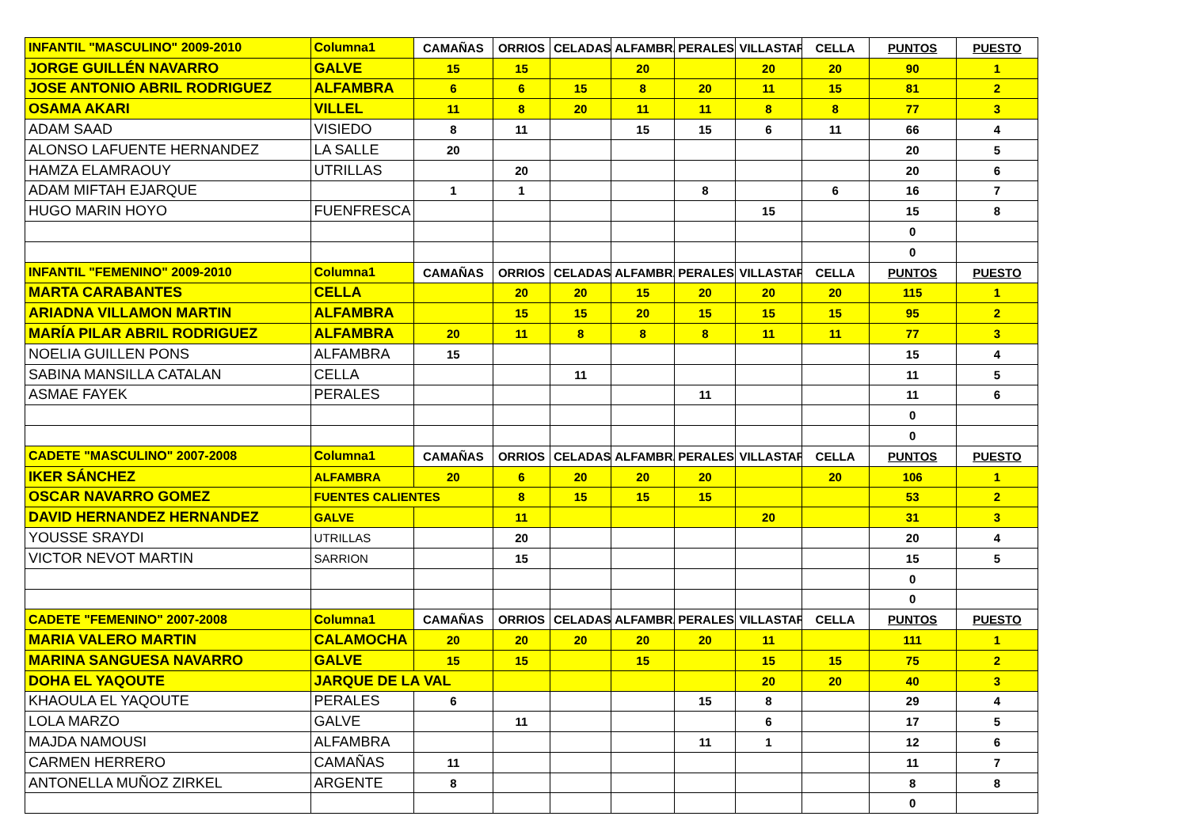| INFANTIL "MASCULINO" 2009-2010 | Columna1 | CAMAÑAS | ORRIOS | CELADAS | ALFAMBRA | PERALES | VILLASTAR | CELLA | PUNTOS | PUESTO |
| JORGE GUILLÉN NAVARRO | GALVE | 15 | 15 | | 20 | | 20 | 20 | 90 | 1 |
| JOSE ANTONIO ABRIL RODRIGUEZ | ALFAMBRA | 6 | 6 | 15 | 8 | 20 | 11 | 15 | 81 | 2 |
| OSAMA AKARI | VILLEL | 11 | 8 | 20 | 11 | 11 | 8 | 8 | 77 | 3 |
| ADAM SAAD | VISIEDO | 8 | 11 | | 15 | 15 | 6 | 11 | 66 | 4 |
| ALONSO LAFUENTE HERNANDEZ | LA SALLE | 20 | | | | | | | 20 | 5 |
| HAMZA ELAMRAOUY | UTRILLAS | | 20 | | | | | | 20 | 6 |
| ADAM MIFTAH EJARQUE | | 1 | 1 | | | 8 | | 6 | 16 | 7 |
| HUGO MARIN HOYO | FUENFRESCA | | | | | | 15 | | 15 | 8 |
| | | | | | | | | | 0 | |
| | | | | | | | | | 0 | |
| INFANTIL "FEMENINO" 2009-2010 | Columna1 | CAMAÑAS | ORRIOS | CELADAS | ALFAMBRA | PERALES | VILLASTAR | CELLA | PUNTOS | PUESTO |
| MARTA CARABANTES | CELLA | | 20 | 20 | 15 | 20 | 20 | 20 | 115 | 1 |
| ARIADNA VILLAMON MARTIN | ALFAMBRA | | 15 | 15 | 20 | 15 | 15 | 15 | 95 | 2 |
| MARÍA PILAR ABRIL RODRIGUEZ | ALFAMBRA | 20 | 11 | 8 | 8 | 8 | 11 | 11 | 77 | 3 |
| NOELIA GUILLEN PONS | ALFAMBRA | 15 | | | | | | | 15 | 4 |
| SABINA MANSILLA CATALAN | CELLA | | | 11 | | | | | 11 | 5 |
| ASMAE FAYEK | PERALES | | | | | 11 | | | 11 | 6 |
| | | | | | | | | | 0 | |
| | | | | | | | | | 0 | |
| CADETE "MASCULINO" 2007-2008 | Columna1 | CAMAÑAS | ORRIOS | CELADAS | ALFAMBRA | PERALES | VILLASTAR | CELLA | PUNTOS | PUESTO |
| IKER SÁNCHEZ | ALFAMBRA | 20 | 6 | 20 | 20 | 20 | | 20 | 106 | 1 |
| OSCAR NAVARRO GOMEZ | FUENTES CALIENTES | | 8 | 15 | 15 | 15 | | | 53 | 2 |
| DAVID HERNANDEZ HERNANDEZ | GALVE | | 11 | | | | 20 | | 31 | 3 |
| YOUSSE SRAYDI | UTRILLAS | | 20 | | | | | | 20 | 4 |
| VICTOR NEVOT MARTIN | SARRION | | 15 | | | | | | 15 | 5 |
| | | | | | | | | | 0 | |
| | | | | | | | | | 0 | |
| CADETE "FEMENINO" 2007-2008 | Columna1 | CAMAÑAS | ORRIOS | CELADAS | ALFAMBRA | PERALES | VILLASTAR | CELLA | PUNTOS | PUESTO |
| MARIA VALERO MARTIN | CALAMOCHA | 20 | 20 | 20 | 20 | 20 | 11 | | 111 | 1 |
| MARINA SANGUESA NAVARRO | GALVE | 15 | 15 | | 15 | | 15 | 15 | 75 | 2 |
| DOHA EL YAQOUTE | JARQUE DE LA VAL | | | | | | 20 | 20 | 40 | 3 |
| KHAOULA EL YAQOUTE | PERALES | 6 | | | | 15 | 8 | | 29 | 4 |
| LOLA MARZO | GALVE | | 11 | | | | 6 | | 17 | 5 |
| MAJDA NAMOUSI | ALFAMBRA | | | | | 11 | 1 | | 12 | 6 |
| CARMEN HERRERO | CAMAÑAS | 11 | | | | | | | 11 | 7 |
| ANTONELLA MUÑOZ ZIRKEL | ARGENTE | 8 | | | | | | | 8 | 8 |
| | | | | | | | | | 0 | |